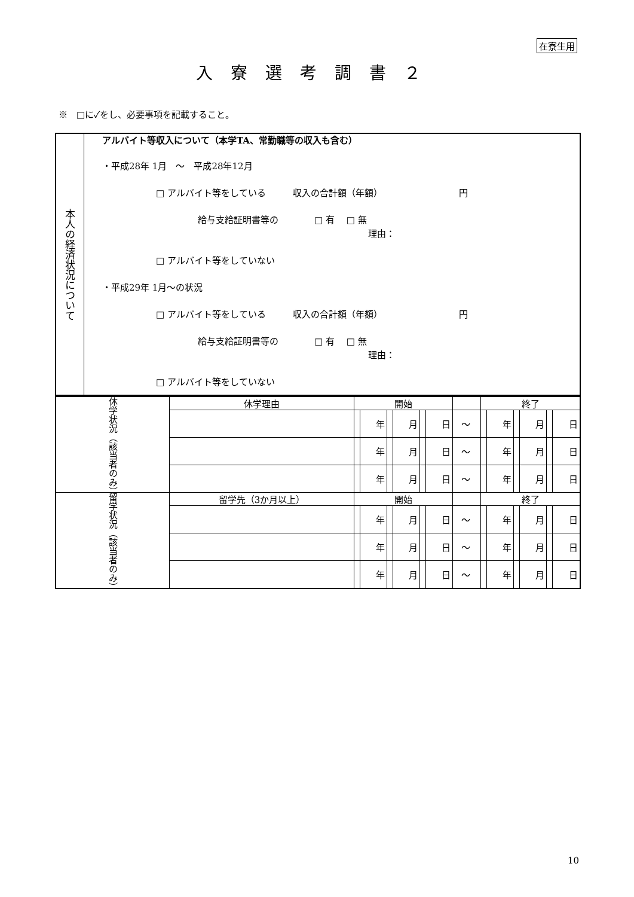在寮生用
入寮選考調書２
※　□に✓をし、必要事項を記載すること。
| 本人の経済状況について | アルバイト等収入について（本学TA、常勤職等の収入も含む） ・平成28年 1月 ～ 平成28年12月 □ アルバイト等をしている 収入の合計額（年額） 円 給与支給証明書等の □ 有 □ 無 理由： □ アルバイト等をしていない ・平成29年 1月～の状況 □ アルバイト等をしている 収入の合計額（年額） 円 給与支給証明書等の □ 有 □ 無 理由： □ アルバイト等をしていない |
| 休学状況（該当者のみ） | 休学理由 | 開始 | | | | | | | 終了 | | | | | |
| | | | 年 | | 月 | | 日 | ～ | | 年 | | 月 | | 日 |
| | | | 年 | | 月 | | 日 | ～ | | 年 | | 月 | | 日 |
| | | | 年 | | 月 | | 日 | ～ | | 年 | | 月 | | 日 |
| 留学状況（該当者のみ） | 留学先（3か月以上） | 開始 | | | | | | | 終了 | | | | | |
| | | | 年 | | 月 | | 日 | ～ | | 年 | | 月 | | 日 |
| | | | 年 | | 月 | | 日 | ～ | | 年 | | 月 | | 日 |
| | | | 年 | | 月 | | 日 | ～ | | 年 | | 月 | | 日 |
10